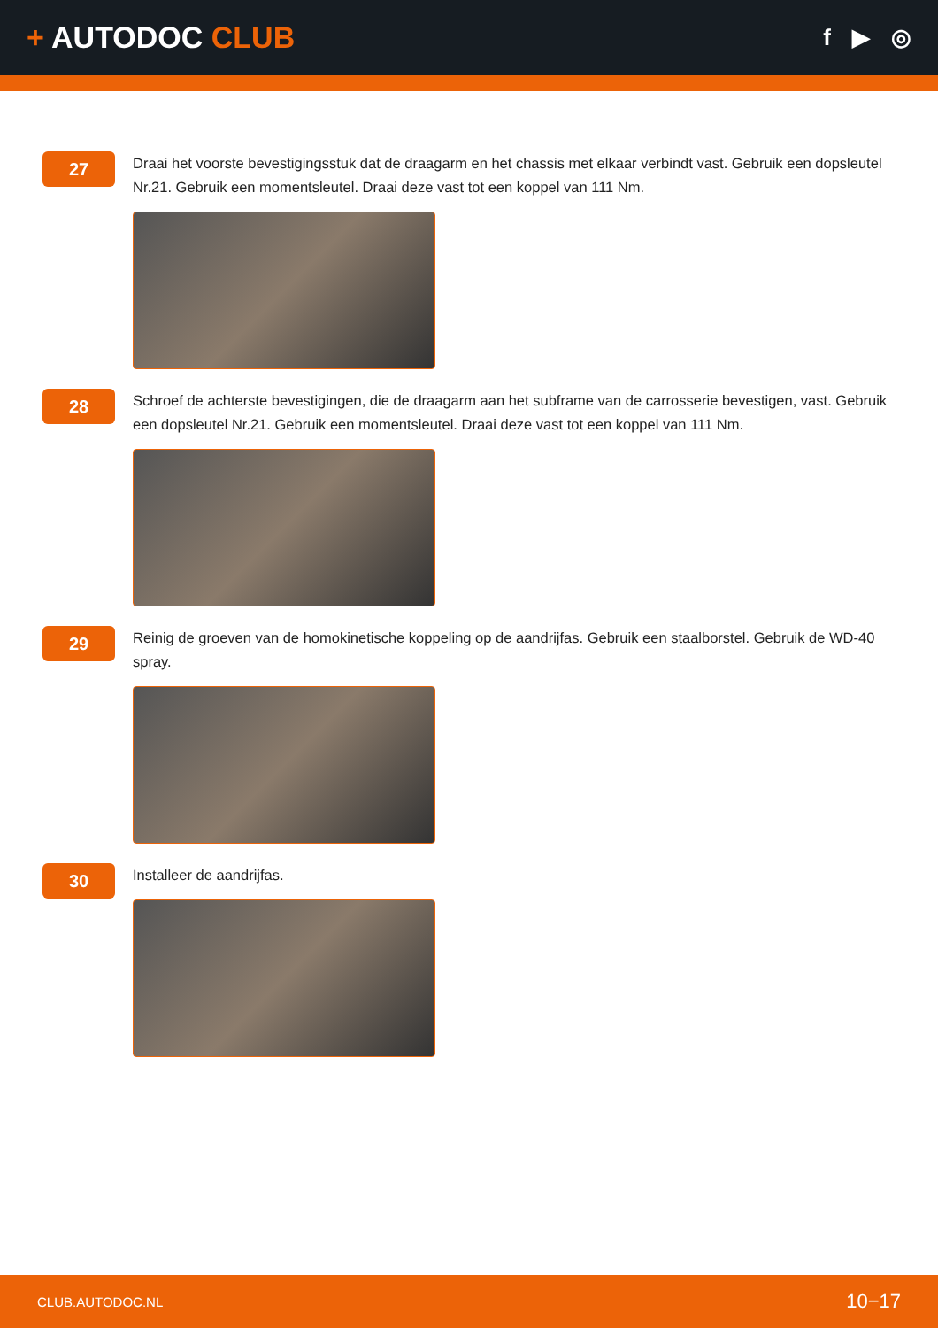+ AUTODOC CLUB
f ▶ ◎
27
Draai het voorste bevestigingsstuk dat de draagarm en het chassis met elkaar verbindt vast. Gebruik een dopsleutel Nr.21. Gebruik een momentsleutel. Draai deze vast tot een koppel van 111 Nm.
28
Schroef de achterste bevestigingen, die de draagarm aan het subframe van de carrosserie bevestigen, vast. Gebruik een dopsleutel Nr.21. Gebruik een momentsleutel. Draai deze vast tot een koppel van 111 Nm.
29
Reinig de groeven van de homokinetische koppeling op de aandrijfas. Gebruik een staalborstel. Gebruik de WD-40 spray.
30
Installeer de aandrijfas.
CLUB.AUTODOC.NL 10−17